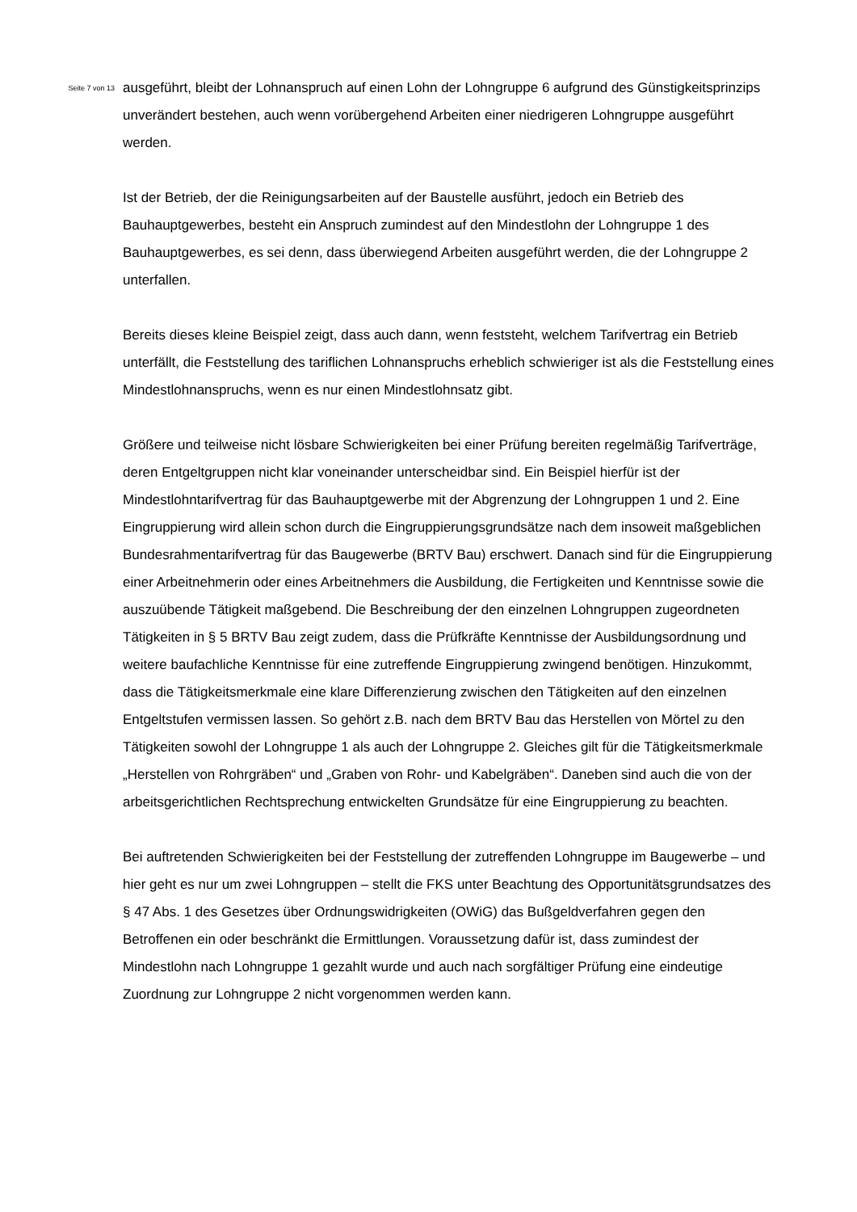Seite 7 von 13
ausgeführt, bleibt der Lohnanspruch auf einen Lohn der Lohngruppe 6 aufgrund des Günstigkeitsprinzips unverändert bestehen, auch wenn vorübergehend Arbeiten einer niedrigeren Lohngruppe ausgeführt werden.
Ist der Betrieb, der die Reinigungsarbeiten auf der Baustelle ausführt, jedoch ein Betrieb des Bauhauptgewerbes, besteht ein Anspruch zumindest auf den Mindestlohn der Lohngruppe 1 des Bauhauptgewerbes, es sei denn, dass überwiegend Arbeiten ausgeführt werden, die der Lohngruppe 2 unterfallen.
Bereits dieses kleine Beispiel zeigt, dass auch dann, wenn feststeht, welchem Tarifvertrag ein Betrieb unterfällt, die Feststellung des tariflichen Lohnanspruchs erheblich schwieriger ist als die Feststellung eines Mindestlohnanspruchs, wenn es nur einen Mindestlohnsatz gibt.
Größere und teilweise nicht lösbare Schwierigkeiten bei einer Prüfung bereiten regelmäßig Tarifverträge, deren Entgeltgruppen nicht klar voneinander unterscheidbar sind. Ein Beispiel hierfür ist der Mindestlohntarifvertrag für das Bauhauptgewerbe mit der Abgrenzung der Lohngruppen 1 und 2. Eine Eingruppierung wird allein schon durch die Eingruppierungsgrundsätze nach dem insoweit maßgeblichen Bundesrahmentarifvertrag für das Baugewerbe (BRTV Bau) erschwert. Danach sind für die Eingruppierung einer Arbeitnehmerin oder eines Arbeitnehmers die Ausbildung, die Fertigkeiten und Kenntnisse sowie die auszuübende Tätigkeit maßgebend. Die Beschreibung der den einzelnen Lohngruppen zugeordneten Tätigkeiten in § 5 BRTV Bau zeigt zudem, dass die Prüfkräfte Kenntnisse der Ausbildungsordnung und weitere baufachliche Kenntnisse für eine zutreffende Eingruppierung zwingend benötigen. Hinzukommt, dass die Tätigkeitsmerkmale eine klare Differenzierung zwischen den Tätigkeiten auf den einzelnen Entgeltstufen vermissen lassen. So gehört z.B. nach dem BRTV Bau das Herstellen von Mörtel zu den Tätigkeiten sowohl der Lohngruppe 1 als auch der Lohngruppe 2. Gleiches gilt für die Tätigkeitsmerkmale „Herstellen von Rohrgräben“ und „Graben von Rohr- und Kabelgräben“. Daneben sind auch die von der arbeitsgerichtlichen Rechtsprechung entwickelten Grundsätze für eine Eingruppierung zu beachten.
Bei auftretenden Schwierigkeiten bei der Feststellung der zutreffenden Lohngruppe im Baugewerbe – und hier geht es nur um zwei Lohngruppen – stellt die FKS unter Beachtung des Opportunitätsgrundsatzes des § 47 Abs. 1 des Gesetzes über Ordnungswidrigkeiten (OWiG) das Bußgeldverfahren gegen den Betroffenen ein oder beschränkt die Ermittlungen. Voraussetzung dafür ist, dass zumindest der Mindestlohn nach Lohngruppe 1 gezahlt wurde und auch nach sorgfältiger Prüfung eine eindeutige Zuordnung zur Lohngruppe 2 nicht vorgenommen werden kann.